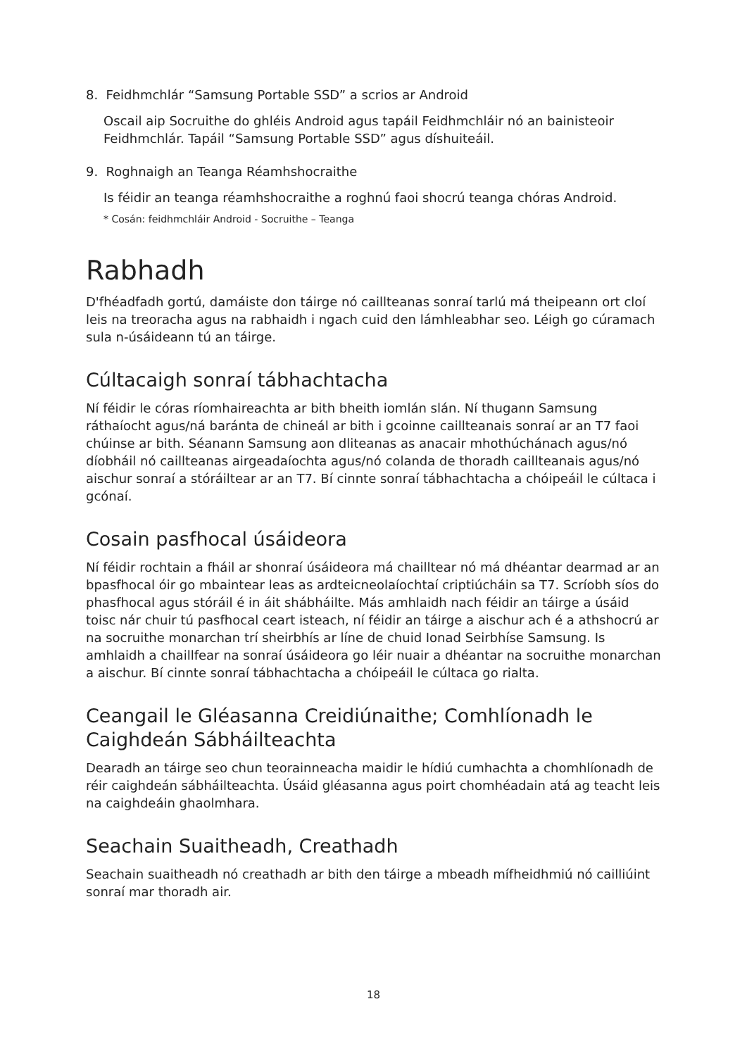8. Feidhmchlár “Samsung Portable SSD” a scrios ar Android
Oscail aip Socruithe do ghléis Android agus tapáil Feidhmchláir nó an bainisteoir Feidhmchlár. Tapáil “Samsung Portable SSD” agus díshuiteáil.
9. Roghnaigh an Teanga Réamhshocraithe
Is féidir an teanga réamhshocraithe a roghnú faoi shocrú teanga chóras Android.
* Cosán: feidhmchláir Android - Socruithe – Teanga
Rabhadh
D'fhéadfadh gortú, damáiste don táirge nó caillteanas sonraí tarlú má theipeann ort cloí leis na treoracha agus na rabhaidh i ngach cuid den lámhleabhar seo. Léigh go cúramach sula n-úsáideann tú an táirge.
Cúltacaigh sonraí tábhachtacha
Ní féidir le córas ríomhaireachta ar bith bheith iomlán slán. Ní thugann Samsung ráthaíocht agus/ná baránta de chineál ar bith i gcoinne caillteanais sonraí ar an T7 faoi chúinse ar bith. Séanann Samsung aon dliteanas as anacair mhothúchánach agus/nó díobháil nó caillteanas airgeadaíochta agus/nó colanda de thoradh caillteanais agus/nó aischur sonraí a stóráiltear ar an T7. Bí cinnte sonraí tábhachtacha a chóipeáil le cúltaca i gcónaí.
Cosain pasfhocal úsáideora
Ní féidir rochtain a fháil ar shonraí úsáideora má chailltear nó má dhéantar dearmad ar an bpasfhocal óir go mbaintear leas as ardteicneolaíochtaí criptiúcháin sa T7. Scríobh síos do phasfhocal agus stóráil é in áit shábháilte. Más amhlaidh nach féidir an táirge a úsáid toisc nár chuir tú pasfhocal ceart isteach, ní féidir an táirge a aischur ach é a athshocrú ar na socruithe monarchan trí sheirbhís ar líne de chuid Ionad Seirbhíse Samsung. Is amhlaidh a chaillfear na sonraí úsáideora go léir nuair a dhéantar na socruithe monarchan a aischur. Bí cinnte sonraí tábhachtacha a chóipeáil le cúltaca go rialta.
Ceangail le Gléasanna Creidiúnaithe; Comhlíonadh le Caighdeán Sábháilteachta
Dearadh an táirge seo chun teorainneacha maidir le hídiú cumhachta a chomhlíonadh de réir caighdeán sábháilteachta. Úsáid gléasanna agus poirt chomhéadain atá ag teacht leis na caighdeáin ghaolmhara.
Seachain Suaitheadh, Creathadh
Seachain suaitheadh nó creathadh ar bith den táirge a mbeadh mífheidhmiú nó cailliúint sonraí mar thoradh air.
18